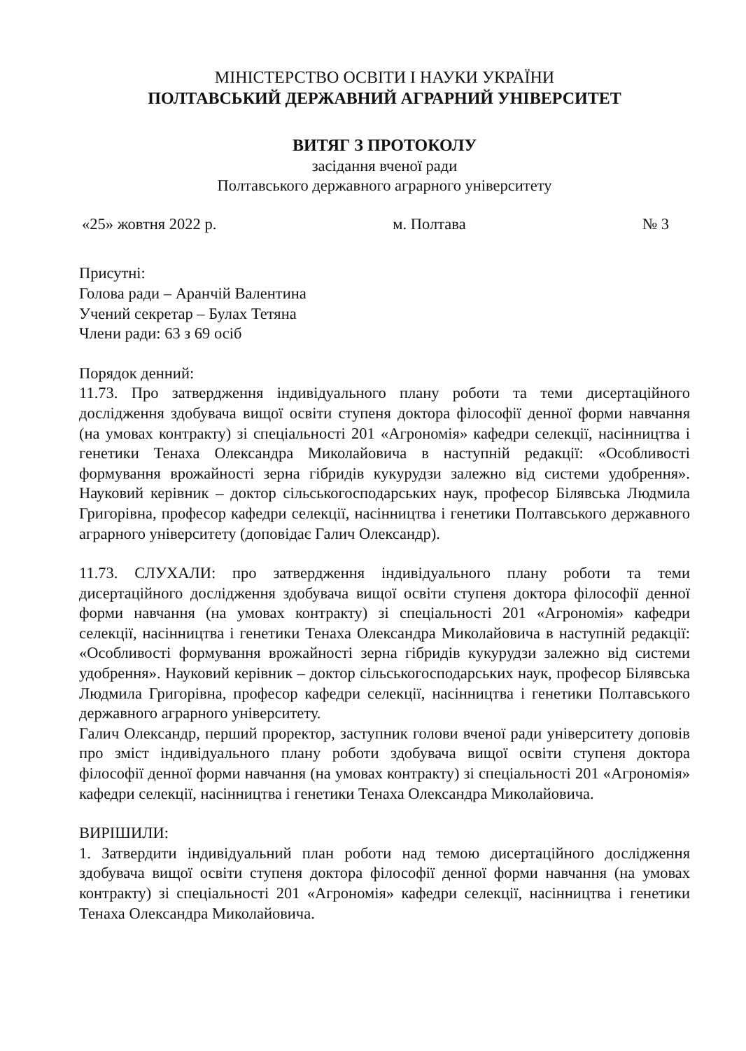МІНІСТЕРСТВО ОСВІТИ І НАУКИ УКРАЇНИ
ПОЛТАВСЬКИЙ ДЕРЖАВНИЙ АГРАРНИЙ УНІВЕРСИТЕТ
ВИТЯГ З ПРОТОКОЛУ
засідання вченої ради
Полтавського державного аграрного університету
«25» жовтня 2022 р. м. Полтава № 3
Присутні:
Голова ради – Аранчій Валентина
Учений секретар – Булах Тетяна
Члени ради: 63 з 69 осіб
Порядок денний:
11.73. Про затвердження індивідуального плану роботи та теми дисертаційного дослідження здобувача вищої освіти ступеня доктора філософії денної форми навчання (на умовах контракту) зі спеціальності 201 «Агрономія» кафедри селекції, насінництва і генетики Тенаха Олександра Миколайовича в наступній редакції: «Особливості формування врожайності зерна гібридів кукурудзи залежно від системи удобрення». Науковий керівник – доктор сільськогосподарських наук, професор Білявська Людмила Григорівна, професор кафедри селекції, насінництва і генетики Полтавського державного аграрного університету (доповідає Галич Олександр).
11.73. СЛУХАЛИ: про затвердження індивідуального плану роботи та теми дисертаційного дослідження здобувача вищої освіти ступеня доктора філософії денної форми навчання (на умовах контракту) зі спеціальності 201 «Агрономія» кафедри селекції, насінництва і генетики Тенаха Олександра Миколайовича в наступній редакції: «Особливості формування врожайності зерна гібридів кукурудзи залежно від системи удобрення». Науковий керівник – доктор сільськогосподарських наук, професор Білявська Людмила Григорівна, професор кафедри селекції, насінництва і генетики Полтавського державного аграрного університету.
Галич Олександр, перший проректор, заступник голови вченої ради університету доповів про зміст індивідуального плану роботи здобувача вищої освіти ступеня доктора філософії денної форми навчання (на умовах контракту) зі спеціальності 201 «Агрономія» кафедри селекції, насінництва і генетики Тенаха Олександра Миколайовича.
ВИРІШИЛИ:
1. Затвердити індивідуальний план роботи над темою дисертаційного дослідження здобувача вищої освіти ступеня доктора філософії денної форми навчання (на умовах контракту) зі спеціальності 201 «Агрономія» кафедри селекції, насінництва і генетики Тенаха Олександра Миколайовича.